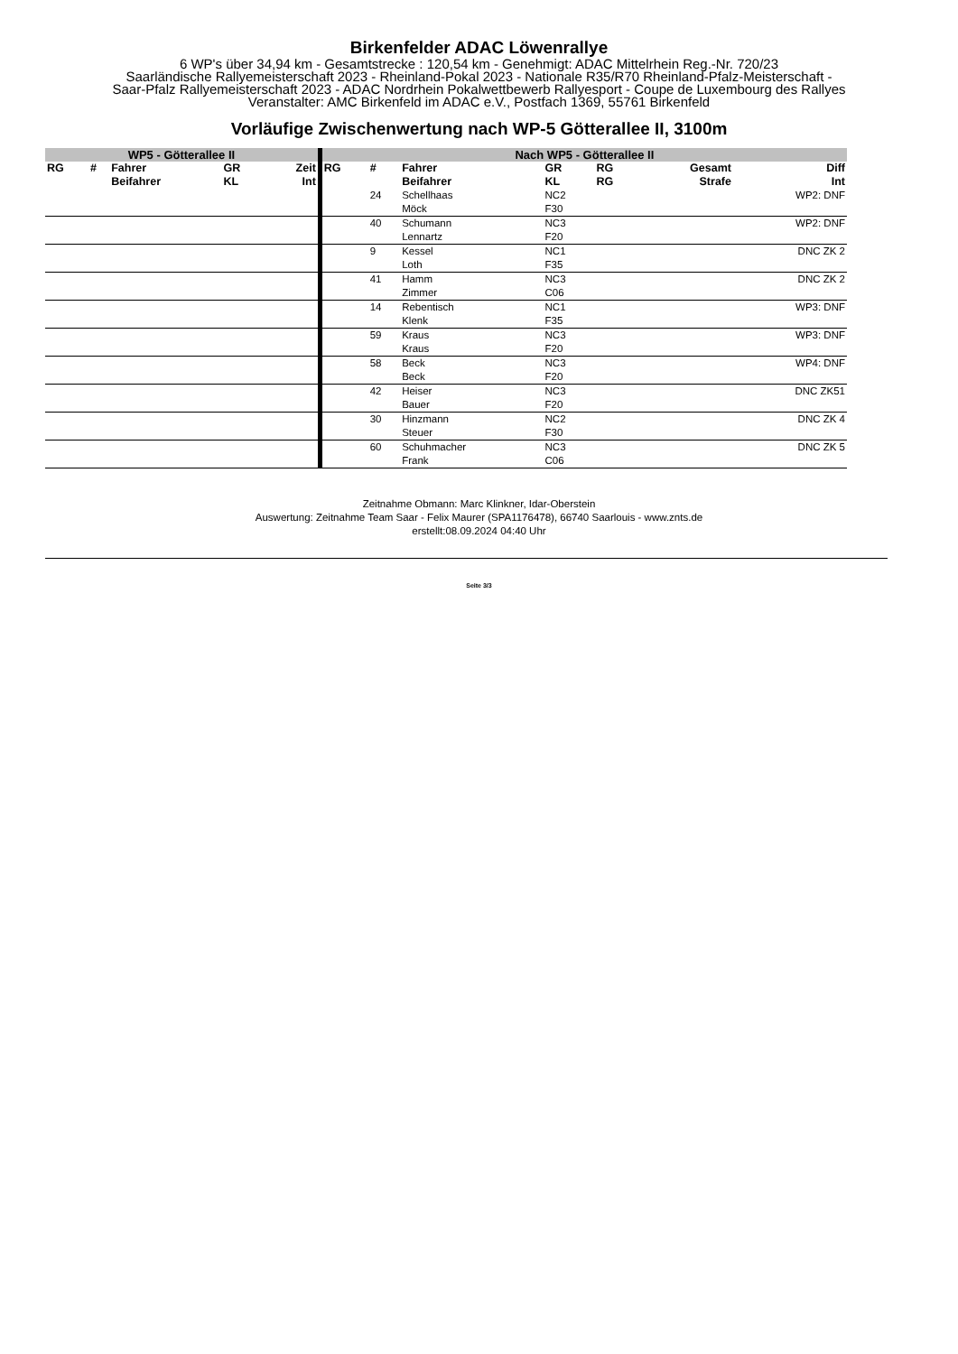Birkenfelder ADAC Löwenrallye
6 WP's über 34,94 km - Gesamtstrecke : 120,54 km - Genehmigt: ADAC Mittelrhein Reg.-Nr. 720/23
Saarländische Rallyemeisterschaft 2023 - Rheinland-Pokal 2023 - Nationale R35/R70 Rheinland-Pfalz-Meisterschaft -
Saar-Pfalz Rallyemeisterschaft 2023 - ADAC Nordrhein Pokalwettbewerb Rallyesport - Coupe de Luxembourg des Rallyes
Veranstalter: AMC Birkenfeld im ADAC e.V., Postfach 1369, 55761 Birkenfeld
Vorläufige Zwischenwertung nach WP-5 Götterallee II, 3100m
| WP5 - Götterallee II | | | | | Nach WP5 - Götterallee II | | | | | | |
| --- | --- | --- | --- | --- | --- | --- | --- | --- | --- | --- | --- |
| RG | # | Fahrer Beifahrer | GR KL | Zeit Int | RG | # | Fahrer Beifahrer | GR KL | RG RG | Gesamt Strafe | Diff Int |
| | | | | | | 24 | Schellhaas Möck | NC2 F30 | | | WP2: DNF |
| | | | | | | 40 | Schumann Lennartz | NC3 F20 | | | WP2: DNF |
| | | | | | | 9 | Kessel Loth | NC1 F35 | | | DNC ZK 2 |
| | | | | | | 41 | Hamm Zimmer | NC3 C06 | | | DNC ZK 2 |
| | | | | | | 14 | Rebentisch Klenk | NC1 F35 | | | WP3: DNF |
| | | | | | | 59 | Kraus Kraus | NC3 F20 | | | WP3: DNF |
| | | | | | | 58 | Beck Beck | NC3 F20 | | | WP4: DNF |
| | | | | | | 42 | Heiser Bauer | NC3 F20 | | | DNC ZK51 |
| | | | | | | 30 | Hinzmann Steuer | NC2 F30 | | | DNC ZK 4 |
| | | | | | | 60 | Schuhmacher Frank | NC3 C06 | | | DNC ZK 5 |
Zeitnahme Obmann: Marc Klinkner, Idar-Oberstein
Auswertung: Zeitnahme Team Saar - Felix Maurer (SPA1176478), 66740 Saarlouis - www.znts.de
erstellt:08.09.2024 04:40 Uhr
Seite 3/3